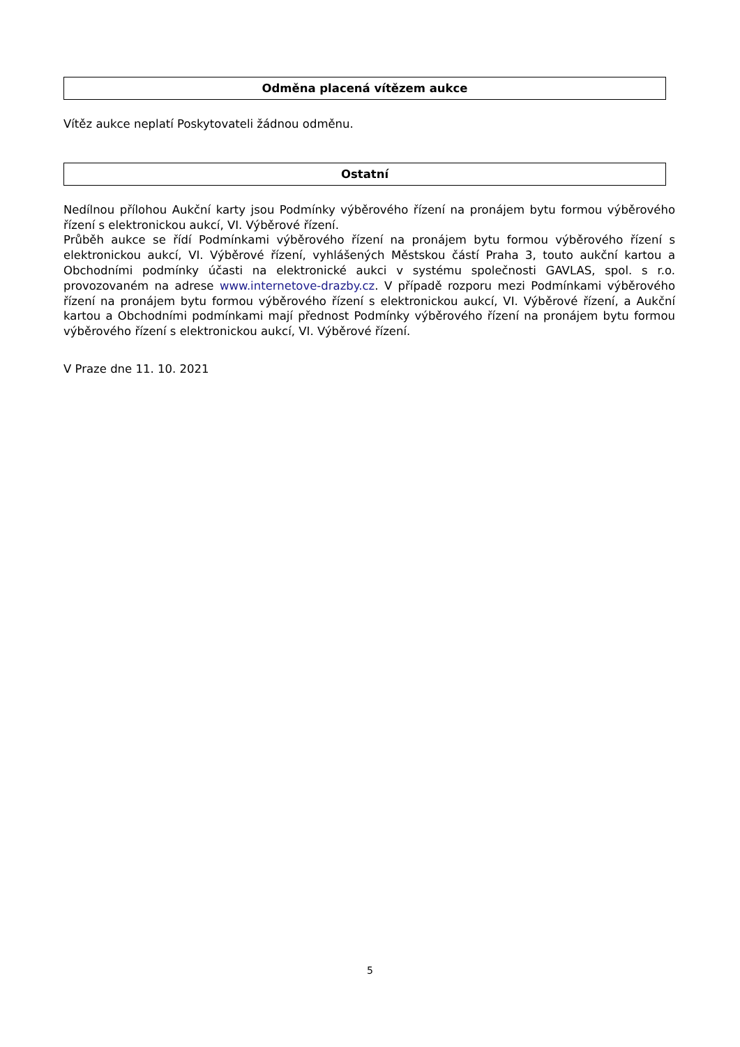Odměna placená vítězem aukce
Vítěz aukce neplatí Poskytovateli žádnou odměnu.
Ostatní
Nedílnou přílohou Aukční karty jsou Podmínky výběrového řízení na pronájem bytu formou výběrového řízení s elektronickou aukcí, VI. Výběrové řízení.
Průběh aukce se řídí Podmínkami výběrového řízení na pronájem bytu formou výběrového řízení s elektronickou aukcí, VI. Výběrové řízení, vyhlášených Městskou částí Praha 3, touto aukční kartou a Obchodními podmínky účasti na elektronické aukci v systému společnosti GAVLAS, spol. s r.o. provozovaném na adrese www.internetove-drazby.cz. V případě rozporu mezi Podmínkami výběrového řízení na pronájem bytu formou výběrového řízení s elektronickou aukcí, VI. Výběrové řízení, a Aukční kartou a Obchodními podmínkami mají přednost Podmínky výběrového řízení na pronájem bytu formou výběrového řízení s elektronickou aukcí, VI. Výběrové řízení.
V Praze dne 11. 10. 2021
5